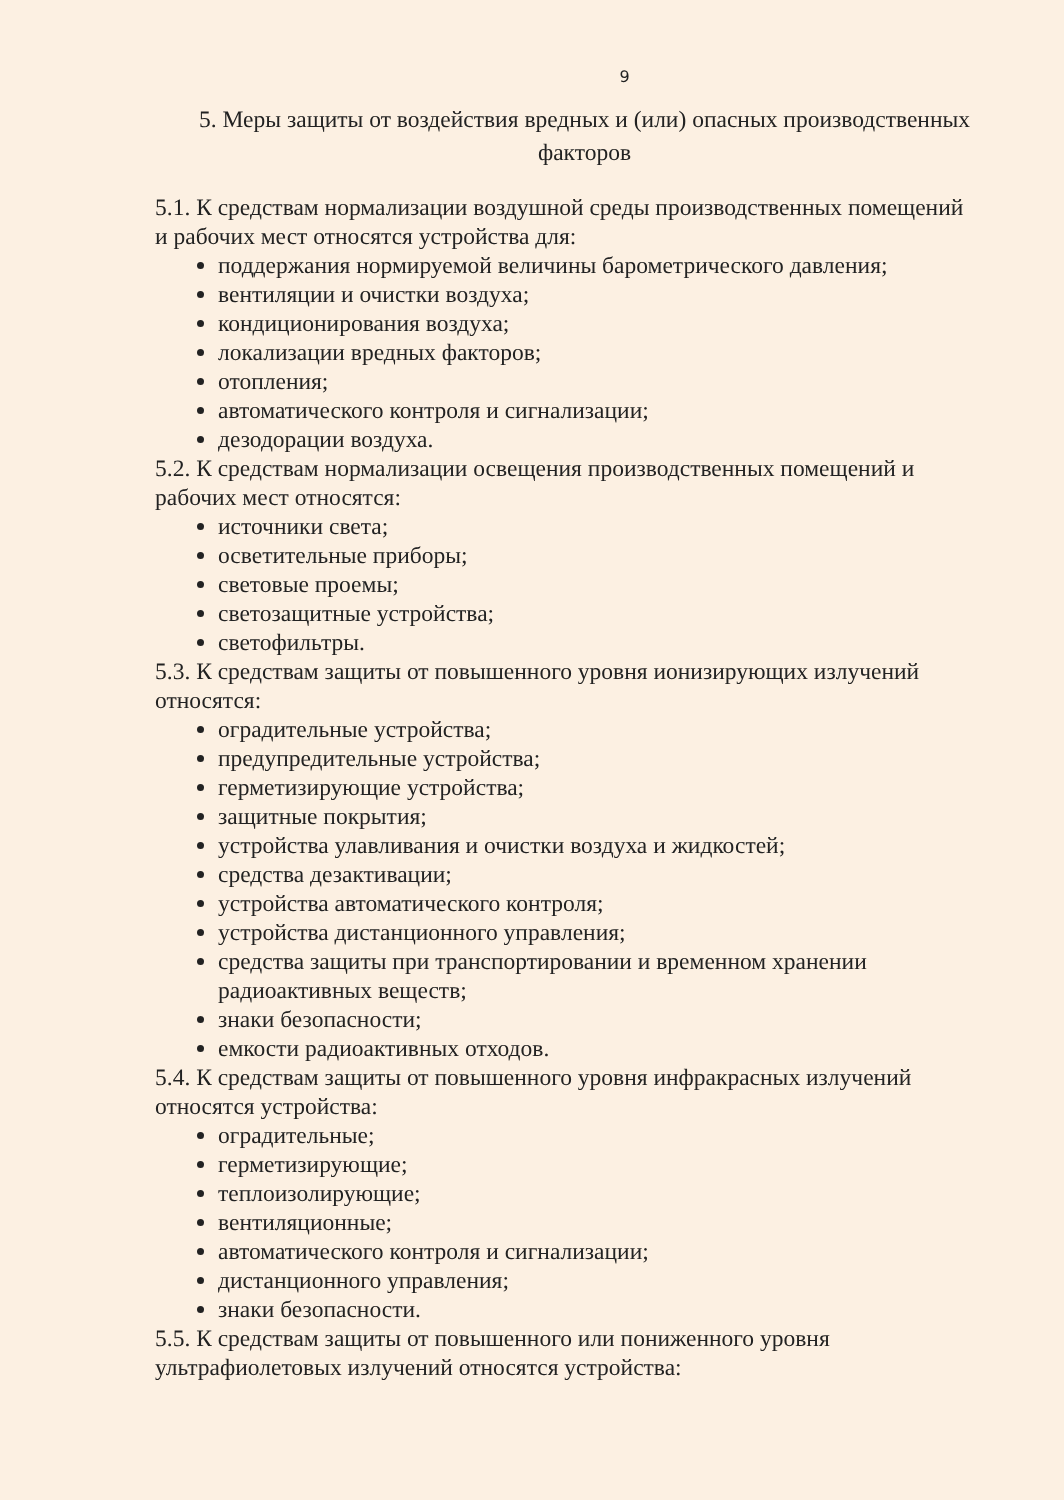9
5. Меры защиты от воздействия вредных и (или) опасных производственных факторов
5.1. К средствам нормализации воздушной среды производственных помещений и рабочих мест относятся устройства для:
поддержания нормируемой величины барометрического давления;
вентиляции и очистки воздуха;
кондиционирования воздуха;
локализации вредных факторов;
отопления;
автоматического контроля и сигнализации;
дезодорации воздуха.
5.2. К средствам нормализации освещения производственных помещений и рабочих мест относятся:
источники света;
осветительные приборы;
световые проемы;
светозащитные устройства;
светофильтры.
5.3. К средствам защиты от повышенного уровня ионизирующих излучений относятся:
оградительные устройства;
предупредительные устройства;
герметизирующие устройства;
защитные покрытия;
устройства улавливания и очистки воздуха и жидкостей;
средства дезактивации;
устройства автоматического контроля;
устройства дистанционного управления;
средства защиты при транспортировании и временном хранении радиоактивных веществ;
знаки безопасности;
емкости радиоактивных отходов.
5.4. К средствам защиты от повышенного уровня инфракрасных излучений относятся устройства:
оградительные;
герметизирующие;
теплоизолирующие;
вентиляционные;
автоматического контроля и сигнализации;
дистанционного управления;
знаки безопасности.
5.5. К средствам защиты от повышенного или пониженного уровня ультрафиолетовых излучений относятся устройства: